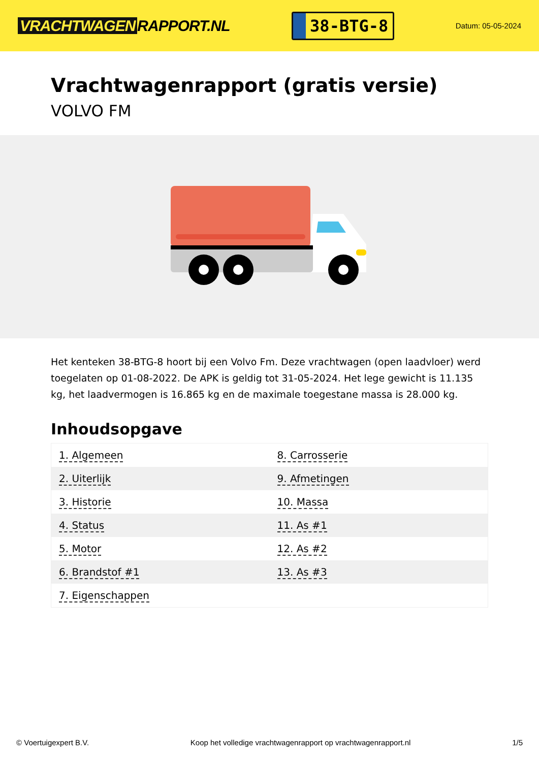VRACHTWAGEN RAPPORT.NL
38-BTG-8
Datum: 05-05-2024
Vrachtwagenrapport (gratis versie)
VOLVO FM
Het kenteken 38-BTG-8 hoort bij een Volvo Fm. Deze vrachtwagen (open laadvloer) werd toegelaten op 01-08-2022. De APK is geldig tot 31-05-2024. Het lege gewicht is 11.135 kg, het laadvermogen is 16.865 kg en de maximale toegestane massa is 28.000 kg.
Inhoudsopgave
| 1. Algemeen | 8. Carrosserie |
| 2. Uiterlijk | 9. Afmetingen |
| 3. Historie | 10. Massa |
| 4. Status | 11. As #1 |
| 5. Motor | 12. As #2 |
| 6. Brandstof #1 | 13. As #3 |
| 7. Eigenschappen | |
© Voertuigexpert B.V. Koop het volledige vrachtwagenrapport op vrachtwagenrapport.nl 1/5